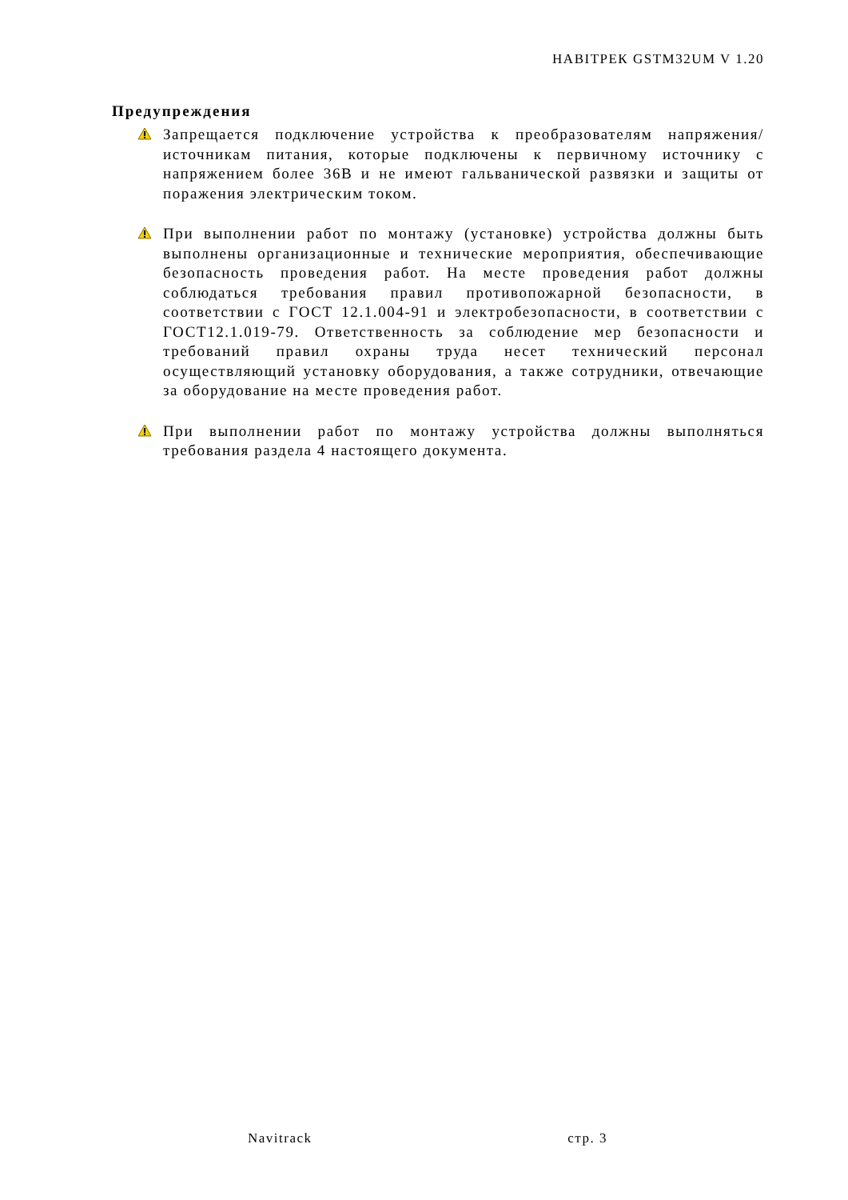НАВІТРЕК GSTM32UM V 1.20
Предупреждения
Запрещается подключение устройства к преобразователям напряжения/источникам питания, которые подключены к первичному источнику с напряжением более 36В и не имеют гальванической развязки и защиты от поражения электрическим током.
При выполнении работ по монтажу (установке) устройства должны быть выполнены организационные и технические мероприятия, обеспечивающие безопасность проведения работ. На месте проведения работ должны соблюдаться требования правил противопожарной безопасности, в соответствии с ГОСТ 12.1.004-91 и электробезопасности, в соответствии с ГОСТ12.1.019-79. Ответственность за соблюдение мер безопасности и требований правил охраны труда несет технический персонал осуществляющий установку оборудования, а также сотрудники, отвечающие за оборудование на месте проведения работ.
При выполнении работ по монтажу устройства должны выполняться требования раздела 4 настоящего документа.
Navitrack стр. 3